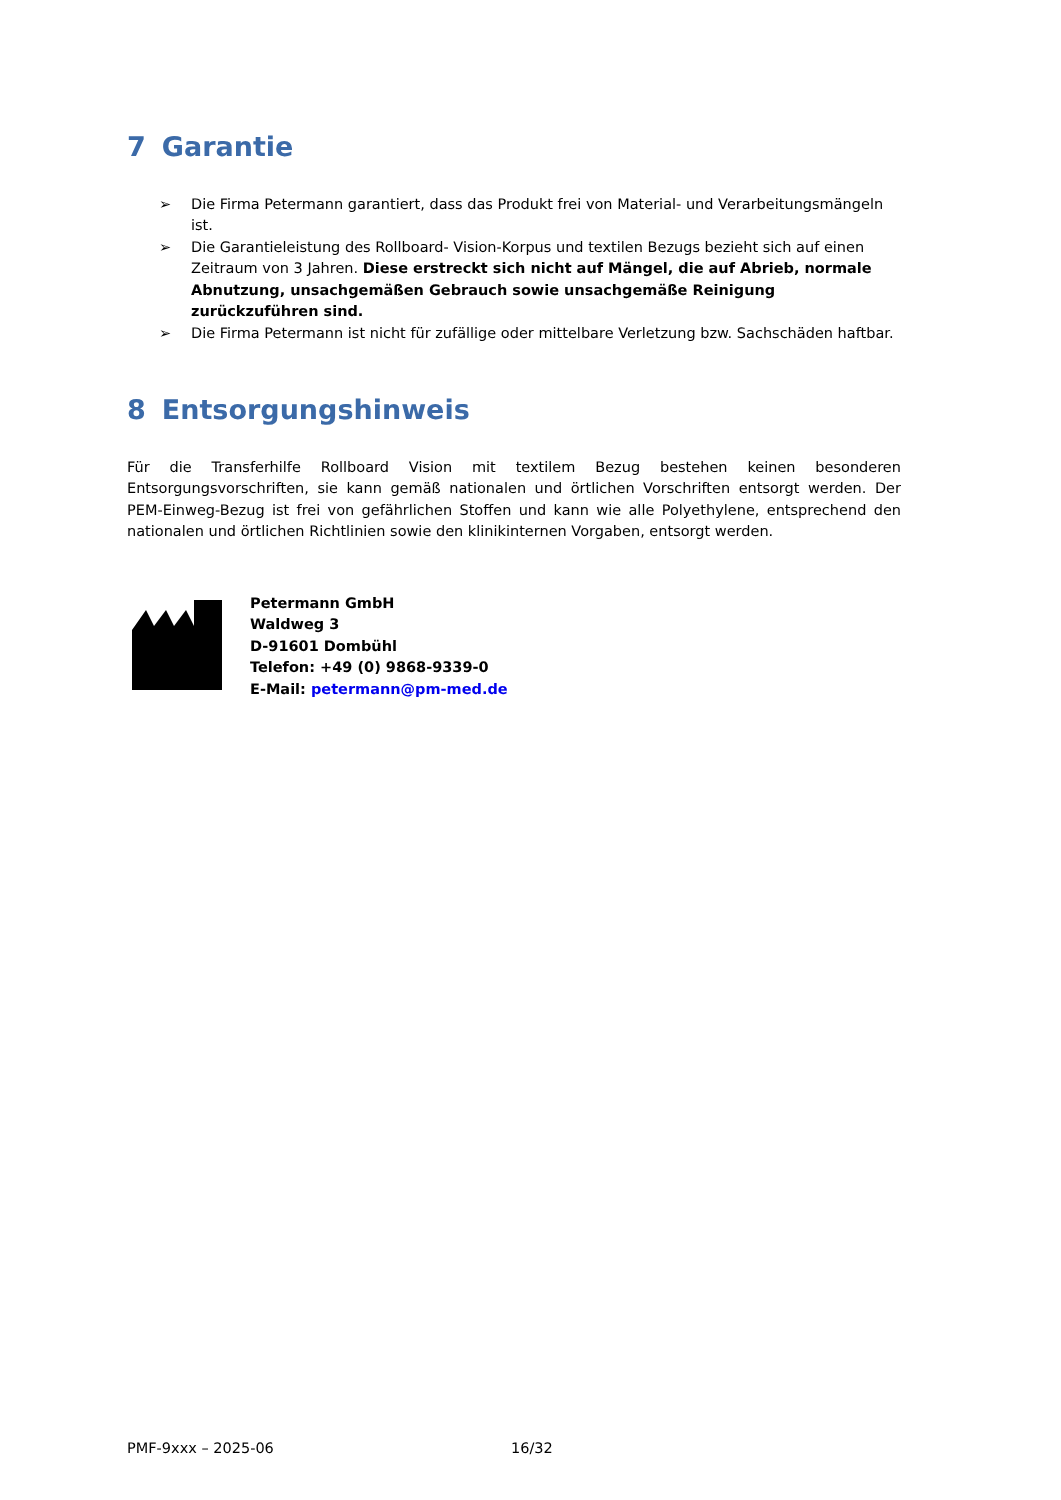7 Garantie
➢ Die Firma Petermann garantiert, dass das Produkt frei von Material- und Verarbeitungsmängeln ist.
➢ Die Garantieleistung des Rollboard- Vision-Korpus und textilen Bezugs bezieht sich auf einen Zeitraum von 3 Jahren. Diese erstreckt sich nicht auf Mängel, die auf Abrieb, normale Abnutzung, unsachgemäßen Gebrauch sowie unsachgemäße Reinigung zurückzuführen sind.
➢ Die Firma Petermann ist nicht für zufällige oder mittelbare Verletzung bzw. Sachschäden haftbar.
8 Entsorgungshinweis
Für die Transferhilfe Rollboard Vision mit textilem Bezug bestehen keinen besonderen Entsorgungsvorschriften, sie kann gemäß nationalen und örtlichen Vorschriften entsorgt werden. Der PEM-Einweg-Bezug ist frei von gefährlichen Stoffen und kann wie alle Polyethylene, entsprechend den nationalen und örtlichen Richtlinien sowie den klinikinternen Vorgaben, entsorgt werden.
Petermann GmbH
Waldweg 3
D-91601 Dombühl
Telefon: +49 (0) 9868-9339-0
E-Mail: petermann@pm-med.de
PMF-9xxx – 2025-06 16/32